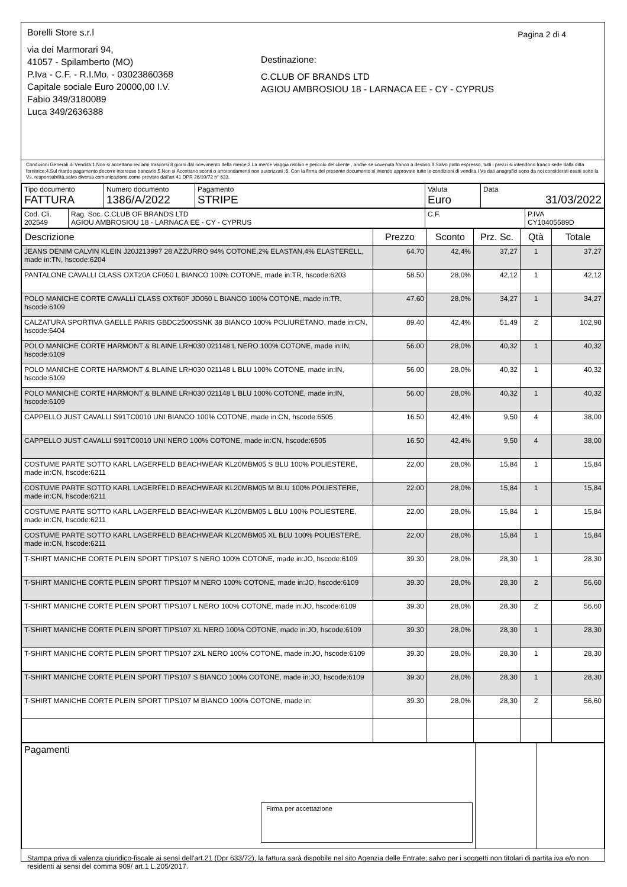Borelli Store s.r.l
via dei Marmorari 94,
41057 - Spilamberto (MO)
P.Iva - C.F. - R.I.Mo. - 03023860368
Capitale sociale Euro 20000,00 I.V.
Fabio 349/3180089
Luca 349/2636388
Destinazione:
C.CLUB OF BRANDS LTD
AGIOU AMBROSIOU 18 - LARNACA EE - CY - CYPRUS
Pagina 2 di 4
Condizioni Generali di Vendita:1.Non si accettano reclami trascorsi 8 giorni dal ricevimento della merce;2.La merce viaggia rischio e pericolo del cliente , anche se covenuta franco a destino;3.Salvo patto espresso, tutti i prezzi si intendono franco sede dalla ditta fornitrice;4.Sul ritardo pagamento decorre interesse bancario;5.Non si Accettano sconti o arrotondamenti non autorizzati ;6. Con la firma del presente documento si intendo approvate tutte le condizioni di vendita.I Vs dati anagrafici sono da noi considerati esatti sotto la Vs. responsabilità,salvo diversa comunicazione,come previsto dall'art 41 DPR 26/10/72 n° 633.
| Tipo documento FATTURA | Numero documento 1386/A/2022 | Pagamento STRIPE | Valuta Euro | Data 31/03/2022 |
| Cod. Cli. 202549 | Rag. Soc. C.CLUB OF BRANDS LTD AGIOU AMBROSIOU 18 - LARNACA EE - CY - CYPRUS | C.F. | P.IVA CY10405589D |
| Descrizione | Prezzo | Sconto | Prz. Sc. | Qtà | Totale |
| --- | --- | --- | --- | --- | --- |
| JEANS DENIM CALVIN KLEIN J20J213997 28 AZZURRO 94% COTONE,2% ELASTAN,4% ELASTERELL, made in:TN, hscode:6204 | 64.70 | 42,4% | 37,27 | 1 | 37,27 |
| PANTALONE CAVALLI CLASS OXT20A CF050 L BIANCO 100% COTONE, made in:TR, hscode:6203 | 58.50 | 28,0% | 42,12 | 1 | 42,12 |
| POLO MANICHE CORTE CAVALLI CLASS OXT60F JD060 L BIANCO 100% COTONE, made in:TR, hscode:6109 | 47.60 | 28,0% | 34,27 | 1 | 34,27 |
| CALZATURA SPORTIVA GAELLE PARIS GBDC2500SSNK 38 BIANCO 100% POLIURETANO, made in:CN, hscode:6404 | 89.40 | 42,4% | 51,49 | 2 | 102,98 |
| POLO MANICHE CORTE HARMONT & BLAINE LRH030 021148 L NERO 100% COTONE, made in:IN, hscode:6109 | 56.00 | 28,0% | 40,32 | 1 | 40,32 |
| POLO MANICHE CORTE HARMONT & BLAINE LRH030 021148 L BLU 100% COTONE, made in:IN, hscode:6109 | 56.00 | 28,0% | 40,32 | 1 | 40,32 |
| POLO MANICHE CORTE HARMONT & BLAINE LRH030 021148 L BLU 100% COTONE, made in:IN, hscode:6109 | 56.00 | 28,0% | 40,32 | 1 | 40,32 |
| CAPPELLO JUST CAVALLI S91TC0010 UNI BIANCO 100% COTONE, made in:CN, hscode:6505 | 16.50 | 42,4% | 9,50 | 4 | 38,00 |
| CAPPELLO JUST CAVALLI S91TC0010 UNI NERO 100% COTONE, made in:CN, hscode:6505 | 16.50 | 42,4% | 9,50 | 4 | 38,00 |
| COSTUME PARTE SOTTO KARL LAGERFELD BEACHWEAR KL20MBM05 S BLU 100% POLIESTERE, made in:CN, hscode:6211 | 22.00 | 28,0% | 15,84 | 1 | 15,84 |
| COSTUME PARTE SOTTO KARL LAGERFELD BEACHWEAR KL20MBM05 M BLU 100% POLIESTERE, made in:CN, hscode:6211 | 22.00 | 28,0% | 15,84 | 1 | 15,84 |
| COSTUME PARTE SOTTO KARL LAGERFELD BEACHWEAR KL20MBM05 L BLU 100% POLIESTERE, made in:CN, hscode:6211 | 22.00 | 28,0% | 15,84 | 1 | 15,84 |
| COSTUME PARTE SOTTO KARL LAGERFELD BEACHWEAR KL20MBM05 XL BLU 100% POLIESTERE, made in:CN, hscode:6211 | 22.00 | 28,0% | 15,84 | 1 | 15,84 |
| T-SHIRT MANICHE CORTE PLEIN SPORT TIPS107 S NERO 100% COTONE, made in:JO, hscode:6109 | 39.30 | 28,0% | 28,30 | 1 | 28,30 |
| T-SHIRT MANICHE CORTE PLEIN SPORT TIPS107 M NERO 100% COTONE, made in:JO, hscode:6109 | 39.30 | 28,0% | 28,30 | 2 | 56,60 |
| T-SHIRT MANICHE CORTE PLEIN SPORT TIPS107 L NERO 100% COTONE, made in:JO, hscode:6109 | 39.30 | 28,0% | 28,30 | 2 | 56,60 |
| T-SHIRT MANICHE CORTE PLEIN SPORT TIPS107 XL NERO 100% COTONE, made in:JO, hscode:6109 | 39.30 | 28,0% | 28,30 | 1 | 28,30 |
| T-SHIRT MANICHE CORTE PLEIN SPORT TIPS107 2XL NERO 100% COTONE, made in:JO, hscode:6109 | 39.30 | 28,0% | 28,30 | 1 | 28,30 |
| T-SHIRT MANICHE CORTE PLEIN SPORT TIPS107 S BIANCO 100% COTONE, made in:JO, hscode:6109 | 39.30 | 28,0% | 28,30 | 1 | 28,30 |
| T-SHIRT MANICHE CORTE PLEIN SPORT TIPS107 M BIANCO 100% COTONE, made in: | 39.30 | 28,0% | 28,30 | 2 | 56,60 |
| Pagamenti Firma per accettazione | | |
Stampa priva di valenza giuridico-fiscale ai sensi dell'art.21 (Dpr 633/72), la fattura sarà dispobile nel sito Agenzia delle Entrate; salvo per i soggetti non titolari di partita iva e/o non residenti ai sensi del comma 909/ art.1 L.205/2017.